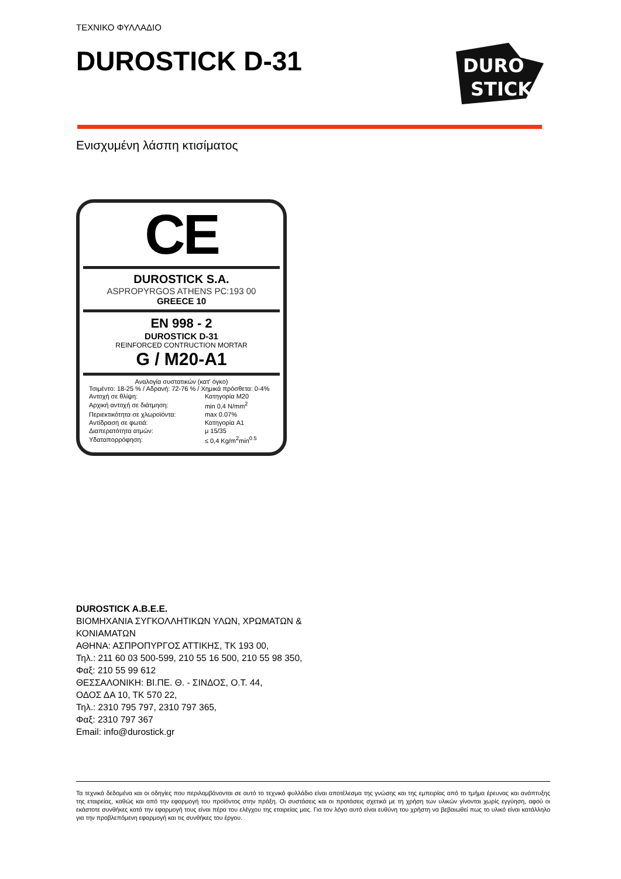ΤΕΧΝΙΚΟ ΦΥΛΛΑΔΙΟ
DUROSTICK D-31
DURO
STICK
Ενισχυμένη λάσπη κτισίματος
CE
DUROSTICK S.A.
ASPROPYRGOS ATHENS PC:193 00
GREECE 10
EN 998 - 2
DUROSTICK D-31
REINFORCED CONTRUCTION MORTAR
G / M20-A1
Αναλογία συστατικών (κατ' όγκο)
Τσιμέντο: 18-25 % / Αδρανή: 72-76 % / Χημικά πρόσθετα: 0-4%
| Αντοχή σε θλίψη: | Κατηγορία M20 |
| Αρχική αντοχή σε διάτμηση: | min 0,4 N/mm<sup>2</sup> |
| Περιεκτικότητα σε χλωροϊόντα: | max 0.07% |
| Αντίδραση σε φωτιά: | Κατηγορία A1 |
| Διαπερατότητα ατμών: | μ 15/35 |
| Υδαταπορρόφηση: | ≤ 0,4 Kg/m<sup>2</sup>min<sup>0.5</sup> |
DUROSTICK A.B.E.E.
ΒΙΟΜΗΧΑΝΙΑ ΣΥΓΚΟΛΛΗΤΙΚΩΝ ΥΛΩΝ, ΧΡΩΜΑΤΩΝ &
ΚΟΝΙΑΜΑΤΩΝ
ΑΘΗΝΑ: ΑΣΠΡΟΠΥΡΓΟΣ ΑΤΤΙΚΗΣ, ΤΚ 193 00,
Τηλ.: 211 60 03 500-599, 210 55 16 500, 210 55 98 350,
Φαξ: 210 55 99 612
ΘΕΣΣΑΛΟΝΙΚΗ: ΒΙ.ΠΕ. Θ. - ΣΙΝΔΟΣ, Ο.Τ. 44,
ΟΔΟΣ ΔΑ 10, ΤΚ 570 22,
Τηλ.: 2310 795 797, 2310 797 365,
Φαξ: 2310 797 367
Email: info@durostick.gr
Τα τεχνικά δεδομένα και οι οδηγίες που περιλαμβάνονται σε αυτό το τεχνικό φυλλάδιο είναι αποτέλεσμα της γνώσης και της εμπειρίας από το τμήμα έρευνας και ανάπτυξης της εταιρείας, καθώς και από την εφαρμογή του προϊόντος στην πράξη. Οι συστάσεις και οι προτάσεις σχετικά με τη χρήση των υλικών γίνονται χωρίς εγγύηση, αφού οι εκάστοτε συνθήκες κατά την εφαρμογή τους είναι πέρα του ελέγχου της εταιρείας μας. Για τον λόγο αυτό είναι ευθύνη του χρήστη να βεβαιωθεί πως το υλικό είναι κατάλληλο για την προβλεπόμενη εφαρμογή και τις συνθήκες του έργου.